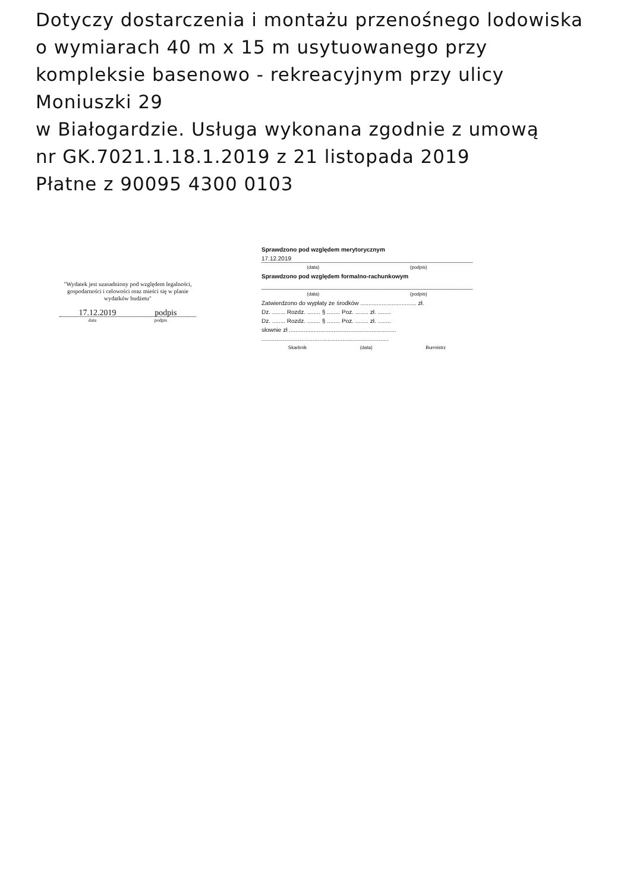Dotyczy dostarczenia i montażu przenośnego lodowiska
o wymiarach 40 m x 15 m usytuowanego przy
kompleksie basenowo - rekreacyjnym przy ulicy Moniuszki 29
w Białogardzie. Usługa wykonana zgodnie z umową
nr GK.7021.1.18.1.2019 z 21 listopada 2019
Płatne z 90095 4300 0103
"Wydatek jest uzasadniony pod względem legalności, gospodarności i celowości oraz mieści się w planie wydatków budżetu"
17.12.2019 podpis
data podpis
Sprawdzono pod względem merytorycznym
17.12.2019
(data) (podpis)
Sprawdzono pod względem formalno-rachunkowym
(data) (podpis)
Zatwierdzono do wypłaty ze środków .................................. zł.
Dz. ........ Rozdz. ........ § ........ Poz. ........ zł. ........
Dz. ........ Rozdz. ........ § ........ Poz. ........ zł. ........
słownie zł .................................................................
.............................................................................
Skarbnik (data) Burmistrz